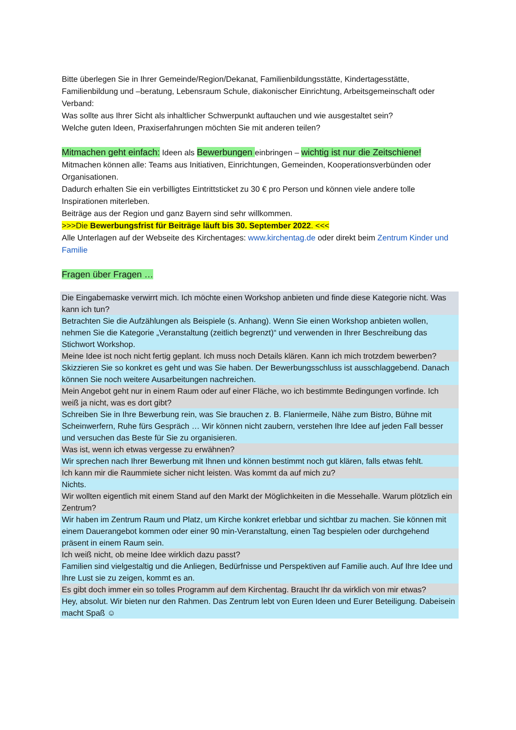Bitte überlegen Sie in Ihrer Gemeinde/Region/Dekanat, Familienbildungsstätte, Kindertagesstätte, Familienbildung und –beratung, Lebensraum Schule, diakonischer Einrichtung, Arbeitsgemeinschaft oder Verband:
Was sollte aus Ihrer Sicht als inhaltlicher Schwerpunkt auftauchen und wie ausgestaltet sein?
Welche guten Ideen, Praxiserfahrungen möchten Sie mit anderen teilen?
Mitmachen geht einfach: Ideen als Bewerbungen einbringen – wichtig ist nur die Zeitschiene!
Mitmachen können alle: Teams aus Initiativen, Einrichtungen, Gemeinden, Kooperationsverbünden oder Organisationen.
Dadurch erhalten Sie ein verbilligtes Eintrittsticket zu 30 € pro Person und können viele andere tolle Inspirationen miterleben.
Beiträge aus der Region und ganz Bayern sind sehr willkommen.
>>>Die Bewerbungsfrist für Beiträge läuft bis 30. September 2022. <<<
Alle Unterlagen auf der Webseite des Kirchentages: www.kirchentag.de oder direkt beim Zentrum Kinder und Familie
Fragen über Fragen …
| Die Eingabemaske verwirrt mich. Ich möchte einen Workshop anbieten und finde diese Kategorie nicht. Was kann ich tun? |
| Betrachten Sie die Aufzählungen als Beispiele (s. Anhang). Wenn Sie einen Workshop anbieten wollen, nehmen Sie die Kategorie „Veranstaltung (zeitlich begrenzt)“ und verwenden in Ihrer Beschreibung das Stichwort Workshop. |
| Meine Idee ist noch nicht fertig geplant. Ich muss noch Details klären. Kann ich mich trotzdem bewerben? |
| Skizzieren Sie so konkret es geht und was Sie haben. Der Bewerbungsschluss ist ausschlaggebend. Danach können Sie noch weitere Ausarbeitungen nachreichen. |
| Mein Angebot geht nur in einem Raum oder auf einer Fläche, wo ich bestimmte Bedingungen vorfinde. Ich weiß ja nicht, was es dort gibt? |
| Schreiben Sie in Ihre Bewerbung rein, was Sie brauchen z. B. Flaniermeile, Nähe zum Bistro, Bühne mit Scheinwerfern, Ruhe fürs Gespräch … Wir können nicht zaubern, verstehen Ihre Idee auf jeden Fall besser und versuchen das Beste für Sie zu organisieren. |
| Was ist, wenn ich etwas vergesse zu erwähnen? |
| Wir sprechen nach Ihrer Bewerbung mit Ihnen und können bestimmt noch gut klären, falls etwas fehlt. |
| Ich kann mir die Raummiete sicher nicht leisten. Was kommt da auf mich zu? |
| Nichts. |
| Wir wollten eigentlich mit einem Stand auf den Markt der Möglichkeiten in die Messehalle. Warum plötzlich ein Zentrum? |
| Wir haben im Zentrum Raum und Platz, um Kirche konkret erlebbar und sichtbar zu machen. Sie können mit einem Dauerangebot kommen oder einer 90 min-Veranstaltung, einen Tag bespielen oder durchgehend präsent in einem Raum sein. |
| Ich weiß nicht, ob meine Idee wirklich dazu passt? |
| Familien sind vielgestaltig und die Anliegen, Bedürfnisse und Perspektiven auf Familie auch. Auf Ihre Idee und Ihre Lust sie zu zeigen, kommt es an. |
| Es gibt doch immer ein so tolles Programm auf dem Kirchentag. Braucht Ihr da wirklich von mir etwas? |
| Hey, absolut. Wir bieten nur den Rahmen. Das Zentrum lebt von Euren Ideen und Eurer Beteiligung. Dabeisein macht Spaß ☺ |